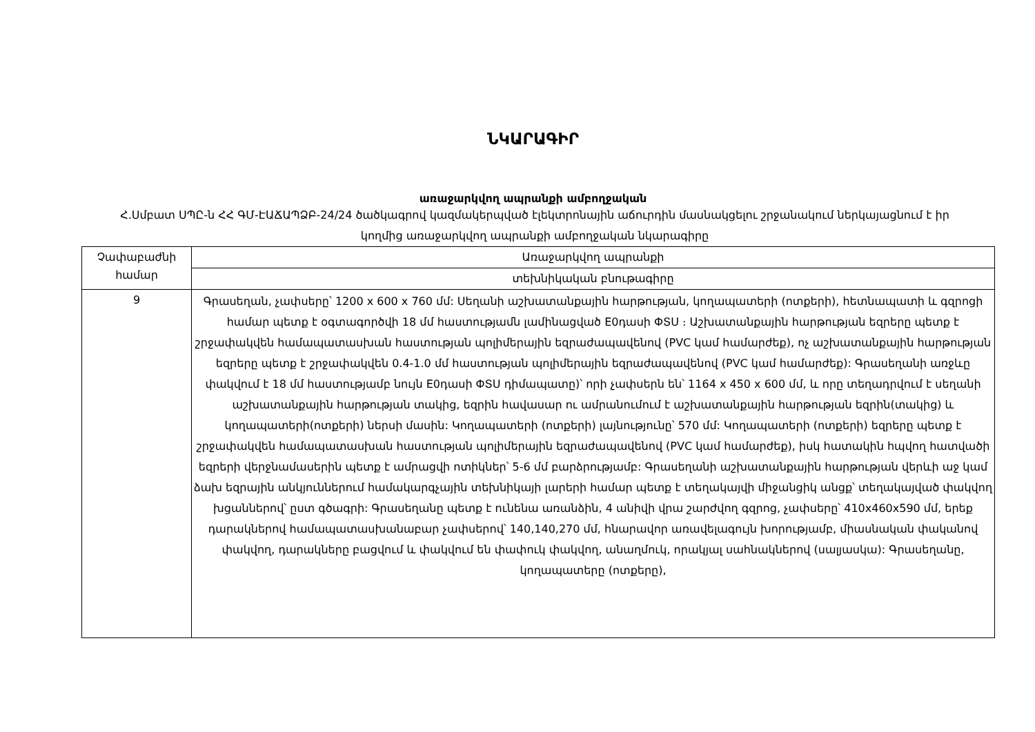ՆԿԱՐԱԳԻՐ
առաջարկվող ապրանքի ամբողջական
Հ.Սմբատ ՍՊԸ-ն ՀՀ ԳՄ-ԷԱՃԱՊՁԲ-24/24 ծածկագրով կազմակերպված էլեկտրոնային աճուրդին մասնակցելու շրջանակում ներկայացնում է իր կողմից առաջարկվող ապրանքի ամբողջական նկարագիրը
| Չափաբաժնի համար | Առաջարկվող ապրանքի |
| | տեխնիկական բնութագիրը |
| 9 | Գրասեղան, չափսերը՝ 1200 x 600 x 760 մմ: Սեղանի աշխատանքային հարթության, կողապատերի (ոտքերի), հետնապատի և գզրոցի համար պետք է օգտագործվի 18 մմ հաստությամն լամինացված E0դասի ՓՏՍ ։ Աշխատանքային հարթության եզրերը պետք է շրջափակվեն համապատասխան հաստության պոլիմերային եզրաժապավենով (PVC կամ համարժեք), ոչ աշխատանքային հարթության եզրերը պետք է շրջափակվեն 0.4-1.0 մմ հաստության պոլիմերային եզրաժապավենով (PVC կամ համարժեք): Գրասեղանի առջևը փակվում է 18 մմ հաստությամբ նույն E0դասի ՓՏՍ դիմապատը)՝ որի չափսերն են՝ 1164 x 450 x 600 մմ, և որը տեղադրվում է սեղանի աշխատանքային հարթության տակից, եզրին հավասար ու ամրանումում է աշխատանքային հարթության եզրին(տակից) և կողապատերի(ոտքերի) ներսի մասին: Կողապատերի (ոտքերի) լայնությունը՝ 570 մմ: Կողապատերի (ոտքերի) եզրերը պետք է շրջափակվեն համապատասխան հաստության պոլիմերային եզրաժապավենով (PVC կամ համարժեք), իսկ հատակին հպվող հատվածի եզրերի վերջնամասերին պետք է ամրացվի ոտիկներ՝ 5-6 մմ բարձրությամբ: Գրասեղանի աշխատանքային հարթության վերևի աջ կամ ձախ եզրային անկյուններում համակարգչային տեխնիկայի լարերի համար պետք է տեղակայվի միջանցիկ անցք՝ տեղակայված փակվող խցաններով՝ ըստ գծագրի: Գրասեղանը պետք է ունենա առանձին, 4 անիվի վրա շարժվող գզրոց, չափսերը՝ 410x460x590 մմ, երեք դարակներով համապատասխանաբար չափսերով՝ 140,140,270 մմ, հնարավոր առավելագույն խորությամբ, միասնական փականով փակվող, դարակները բացվում և փակվում են փափուկ փակվող, անաղմուկ, որակյալ սահնակներով (սալյասկա): Գրասեղանը, կողապատերը (ոտքերը), |